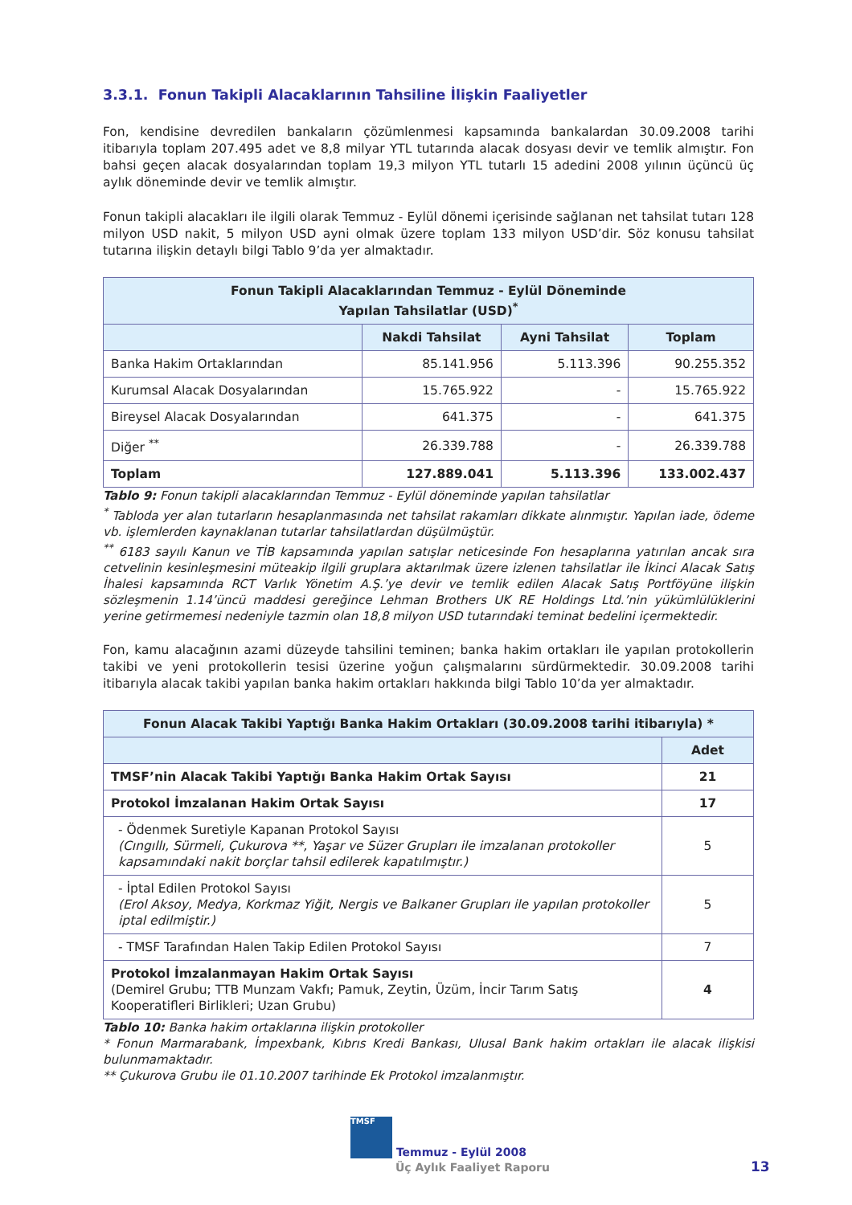3.3.1. Fonun Takipli Alacaklarının Tahsiline İlişkin Faaliyetler
Fon, kendisine devredilen bankaların çözümlenmesi kapsamında bankalardan 30.09.2008 tarihi itibarıyla toplam 207.495 adet ve 8,8 milyar YTL tutarında alacak dosyası devir ve temlik almıştır. Fon bahsi geçen alacak dosyalarından toplam 19,3 milyon YTL tutarlı 15 adedini 2008 yılının üçüncü üç aylık döneminde devir ve temlik almıştır.
Fonun takipli alacakları ile ilgili olarak Temmuz - Eylül dönemi içerisinde sağlanan net tahsilat tutarı 128 milyon USD nakit, 5 milyon USD ayni olmak üzere toplam 133 milyon USD’dir. Söz konusu tahsilat tutarına ilişkin detaylı bilgi Tablo 9’da yer almaktadır.
| Fonun Takipli Alacaklarından Temmuz - Eylül Döneminde Yapılan Tahsilatlar (USD)<sup>*</sup> | | | |
| --- | --- | --- | --- |
| | Nakdi Tahsilat | Ayni Tahsilat | Toplam |
| Banka Hakim Ortaklarından | 85.141.956 | 5.113.396 | 90.255.352 |
| Kurumsal Alacak Dosyalarından | 15.765.922 | - | 15.765.922 |
| Bireysel Alacak Dosyalarından | 641.375 | - | 641.375 |
| Diğer <sup>**</sup> | 26.339.788 | - | 26.339.788 |
| Toplam | 127.889.041 | 5.113.396 | 133.002.437 |
Tablo 9: Fonun takipli alacaklarından Temmuz - Eylül döneminde yapılan tahsilatlar
<sup>*</sup> Tabloda yer alan tutarların hesaplanmasında net tahsilat rakamları dikkate alınmıştır. Yapılan iade, ödeme vb. işlemlerden kaynaklanan tutarlar tahsilatlardan düşülmüştür.
<sup>**</sup> 6183 sayılı Kanun ve TİB kapsamında yapılan satışlar neticesinde Fon hesaplarına yatırılan ancak sıra cetvelinin kesinleşmesini müteakip ilgili gruplara aktarılmak üzere izlenen tahsilatlar ile İkinci Alacak Satış İhalesi kapsamında RCT Varlık Yönetim A.Ş.’ye devir ve temlik edilen Alacak Satış Portföyüne ilişkin sözleşmenin 1.14’üncü maddesi gereğince Lehman Brothers UK RE Holdings Ltd.’nin yükümlülüklerini yerine getirmemesi nedeniyle tazmin olan 18,8 milyon USD tutarındaki teminat bedelini içermektedir.
Fon, kamu alacağının azami düzeyde tahsilini teminen; banka hakim ortakları ile yapılan protokollerin takibi ve yeni protokollerin tesisi üzerine yoğun çalışmalarını sürdürmektedir. 30.09.2008 tarihi itibarıyla alacak takibi yapılan banka hakim ortakları hakkında bilgi Tablo 10’da yer almaktadır.
| Fonun Alacak Takibi Yaptığı Banka Hakim Ortakları (30.09.2008 tarihi itibarıyla) * | |
| --- | --- |
| | Adet |
| TMSF’nin Alacak Takibi Yaptığı Banka Hakim Ortak Sayısı | 21 |
| Protokol İmzalanan Hakim Ortak Sayısı | 17 |
| - Ödenmek Suretiyle Kapanan Protokol Sayısı (Cıngıllı, Sürmeli, Çukurova **, Yaşar ve Süzer Grupları ile imzalanan protokoller kapsamındaki nakit borçlar tahsil edilerek kapatılmıştır.) | 5 |
| - İptal Edilen Protokol Sayısı (Erol Aksoy, Medya, Korkmaz Yiğit, Nergis ve Balkaner Grupları ile yapılan protokoller iptal edilmiştir.) | 5 |
| - TMSF Tarafından Halen Takip Edilen Protokol Sayısı | 7 |
| Protokol İmzalanmayan Hakim Ortak Sayısı (Demirel Grubu; TTB Munzam Vakfı; Pamuk, Zeytin, Üzüm, İncir Tarım Satış Kooperatifleri Birlikleri; Uzan Grubu) | 4 |
Tablo 10: Banka hakim ortaklarına ilişkin protokoller
* Fonun Marmarabank, İmpexbank, Kıbrıs Kredi Bankası, Ulusal Bank hakim ortakları ile alacak ilişkisi bulunmamaktadır.
** Çukurova Grubu ile 01.10.2007 tarihinde Ek Protokol imzalanmıştır.
TMSF Temmuz - Eylül 2008
Üç Aylık Faaliyet Raporu 13